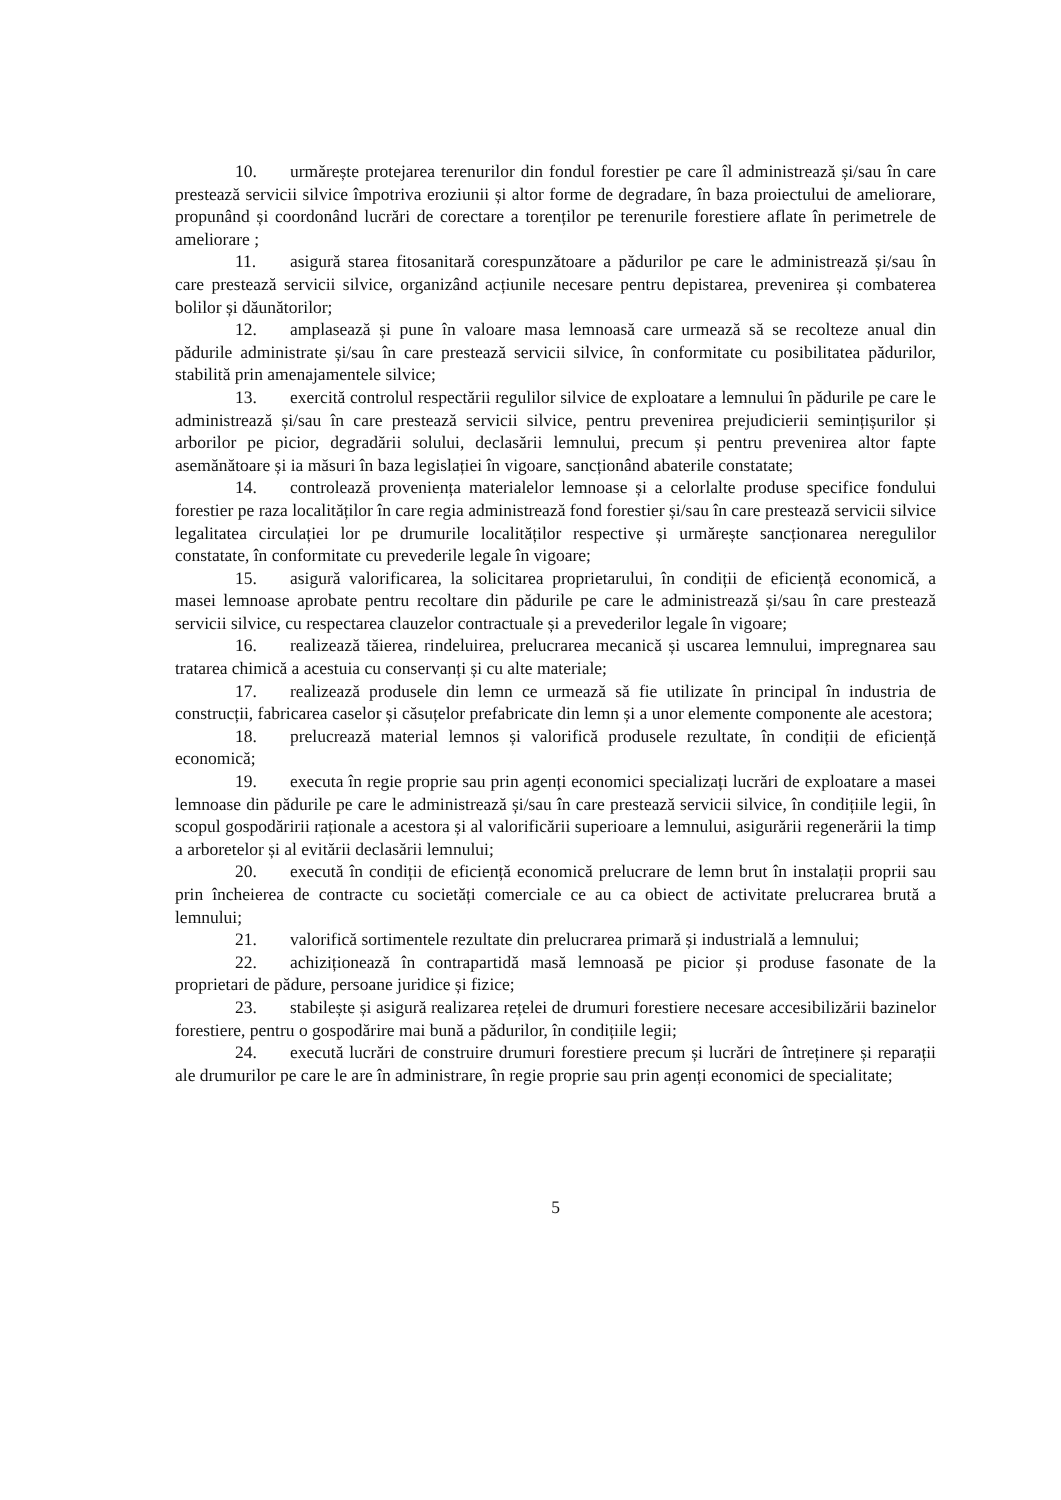10. urmărește protejarea terenurilor din fondul forestier pe care îl administrează și/sau în care prestează servicii silvice împotriva eroziunii și altor forme de degradare, în baza proiectului de ameliorare, propunând și coordonând lucrări de corectare a torenților pe terenurile forestiere aflate în perimetrele de ameliorare ;
11. asigură starea fitosanitară corespunzătoare a pădurilor pe care le administrează și/sau în care prestează servicii silvice, organizând acțiunile necesare pentru depistarea, prevenirea și combaterea bolilor și dăunătorilor;
12. amplasează și pune în valoare masa lemnoasă care urmează să se recolteze anual din pădurile administrate și/sau în care prestează servicii silvice, în conformitate cu posibilitatea pădurilor, stabilită prin amenajamentele silvice;
13. exercită controlul respectării regulilor silvice de exploatare a lemnului în pădurile pe care le administrează și/sau în care prestează servicii silvice, pentru prevenirea prejudicierii semințișurilor și arborilor pe picior, degradării solului, declasării lemnului, precum și pentru prevenirea altor fapte asemănătoare și ia măsuri în baza legislației în vigoare, sancționând abaterile constatate;
14. controlează proveniența materialelor lemnoase și a celorlalte produse specifice fondului forestier pe raza localităților în care regia administrează fond forestier și/sau în care prestează servicii silvice legalitatea circulației lor pe drumurile localităților respective și urmărește sancționarea neregulilor constatate, în conformitate cu prevederile legale în vigoare;
15. asigură valorificarea, la solicitarea proprietarului, în condiții de eficiență economică, a masei lemnoase aprobate pentru recoltare din pădurile pe care le administrează și/sau în care prestează servicii silvice, cu respectarea clauzelor contractuale și a prevederilor legale în vigoare;
16. realizează tăierea, rindeluirea, prelucrarea mecanică și uscarea lemnului, impregnarea sau tratarea chimică a acestuia cu conservanți și cu alte materiale;
17. realizează produsele din lemn ce urmează să fie utilizate în principal în industria de construcții, fabricarea caselor și căsuțelor prefabricate din lemn și a unor elemente componente ale acestora;
18. prelucrează material lemnos și valorifică produsele rezultate, în condiții de eficiență economică;
19. executa în regie proprie sau prin agenți economici specializați lucrări de exploatare a masei lemnoase din pădurile pe care le administrează și/sau în care prestează servicii silvice, în condițiile legii, în scopul gospodăririi raționale a acestora și al valorificării superioare a lemnului, asigurării regenerării la timp a arboretelor și al evitării declasării lemnului;
20. execută în condiții de eficiență economică prelucrare de lemn brut în instalații proprii sau prin încheierea de contracte cu societăți comerciale ce au ca obiect de activitate prelucrarea brută a lemnului;
21. valorifică sortimentele rezultate din prelucrarea primară și industrială a lemnului;
22. achiziționează în contrapartidă masă lemnoasă pe picior și produse fasonate de la proprietari de pădure, persoane juridice și fizice;
23. stabilește și asigură realizarea rețelei de drumuri forestiere necesare accesibilizării bazinelor forestiere, pentru o gospodărire mai bună a pădurilor, în condițiile legii;
24. execută lucrări de construire drumuri forestiere precum și lucrări de întreținere și reparații ale drumurilor pe care le are în administrare, în regie proprie sau prin agenți economici de specialitate;
5